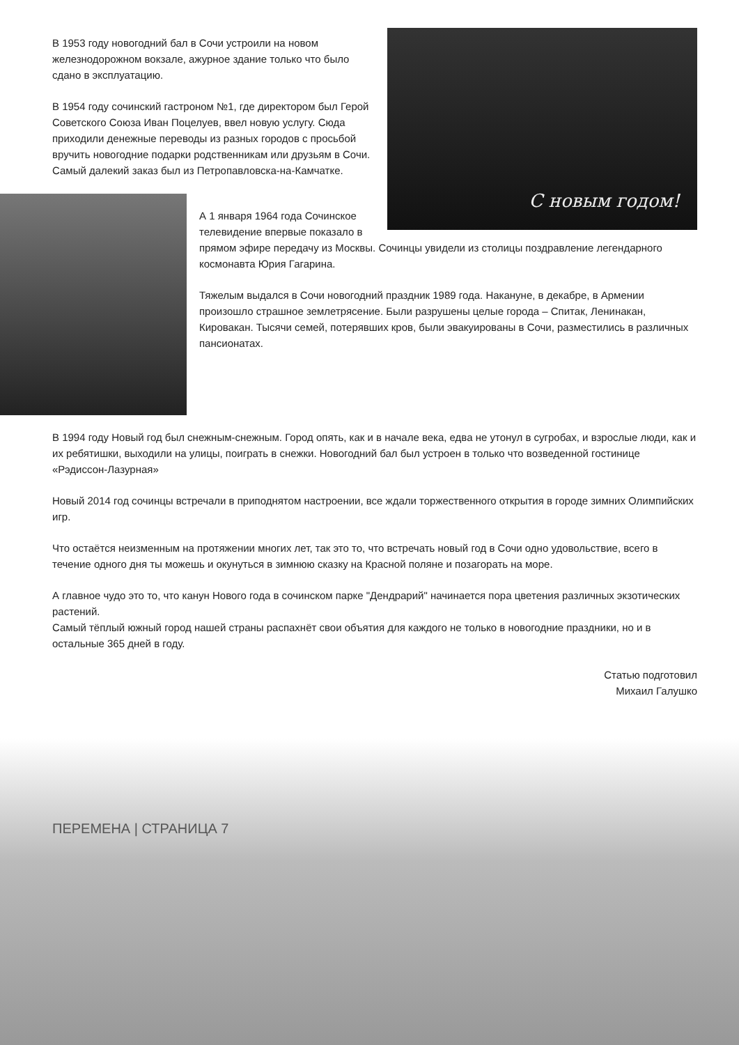С новым годом!
В 1953 году новогодний бал в Сочи устроили на новом железнодорожном вокзале, ажурное здание только что было сдано в эксплуатацию.
В 1954 году сочинский гастроном №1, где директором был Герой Советского Союза Иван Поцелуев, ввел новую услугу. Сюда приходили денежные переводы из разных городов с просьбой вручить новогодние подарки родственникам или друзьям в Сочи. Самый далекий заказ был из Петропавловска-на-Камчатке.
А 1 января 1964 года Сочинское телевидение впервые показало в прямом эфире передачу из Москвы. Сочинцы увидели из столицы поздравление легендарного космонавта Юрия Гагарина.
Тяжелым выдался в Сочи новогодний праздник 1989 года. Накануне, в декабре, в Армении произошло страшное землетрясение. Были разрушены целые города – Спитак, Ленинакан, Кировакан. Тысячи семей, потерявших кров, были эвакуированы в Сочи, разместились в различных пансионатах.
В 1994 году Новый год был снежным-снежным. Город опять, как и в начале века, едва не утонул в сугробах, и взрослые люди, как и их ребятишки, выходили на улицы, поиграть в снежки. Новогодний бал был устроен в только что возведенной гостинице «Рэдиссон-Лазурная»
Новый 2014 год сочинцы встречали в приподнятом настроении, все ждали торжественного открытия в городе зимних Олимпийских игр.
Что остаётся неизменным на протяжении многих лет, так это то, что встречать новый год в Сочи одно удовольствие, всего в течение одного дня ты можешь и окунуться в зимнюю сказку на Красной поляне и позагорать на море.
А главное чудо это то, что канун Нового года в сочинском парке "Дендрарий" начинается пора цветения различных экзотических растений.
Самый тёплый южный город нашей страны распахнёт свои объятия для каждого не только в новогодние праздники, но и в остальные 365 дней в году.
Статью подготовил
Михаил Галушко
ПЕРЕМЕНА | СТРАНИЦА 7